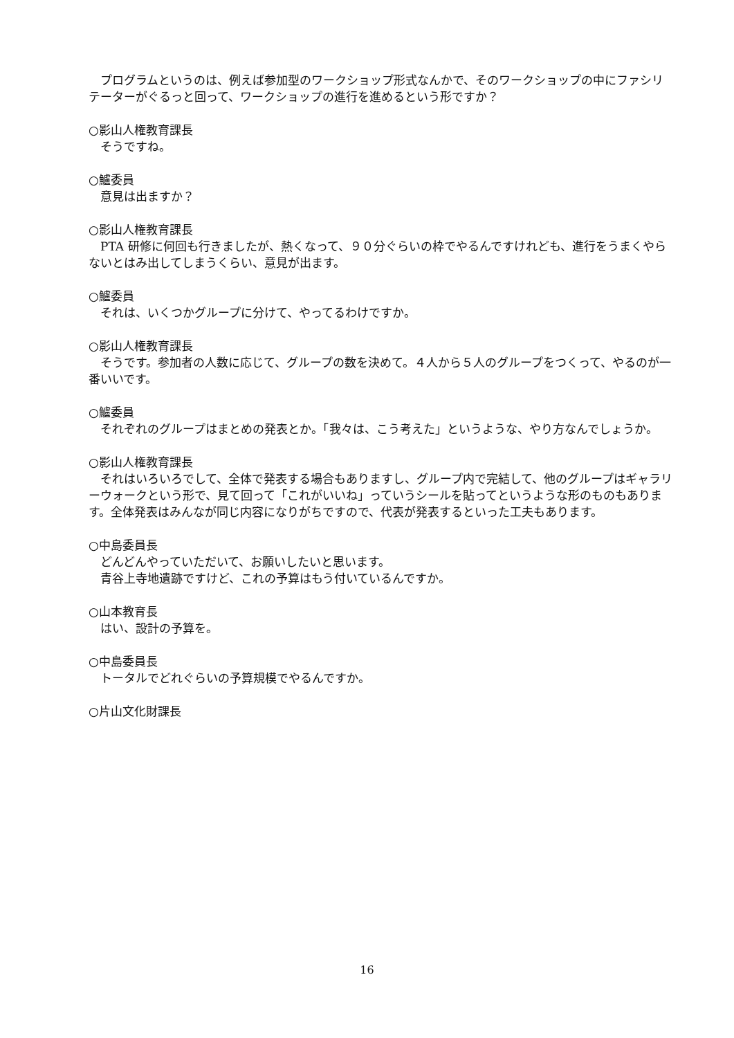プログラムというのは、例えば参加型のワークショップ形式なんかで、そのワークショップの中にファシリテーターがぐるっと回って、ワークショップの進行を進めるという形ですか？
○影山人権教育課長
そうですね。
○鱸委員
意見は出ますか？
○影山人権教育課長
PTA 研修に何回も行きましたが、熱くなって、９０分ぐらいの枠でやるんですけれども、進行をうまくやらないとはみ出してしまうくらい、意見が出ます。
○鱸委員
それは、いくつかグループに分けて、やってるわけですか。
○影山人権教育課長
そうです。参加者の人数に応じて、グループの数を決めて。４人から５人のグループをつくって、やるのが一番いいです。
○鱸委員
それぞれのグループはまとめの発表とか。「我々は、こう考えた」というような、やり方なんでしょうか。
○影山人権教育課長
それはいろいろでして、全体で発表する場合もありますし、グループ内で完結して、他のグループはギャラリーウォークという形で、見て回って「これがいいね」っていうシールを貼ってというような形のものもあります。全体発表はみんなが同じ内容になりがちですので、代表が発表するといった工夫もあります。
○中島委員長
どんどんやっていただいて、お願いしたいと思います。
青谷上寺地遺跡ですけど、これの予算はもう付いているんですか。
○山本教育長
はい、設計の予算を。
○中島委員長
トータルでどれぐらいの予算規模でやるんですか。
○片山文化財課長
16